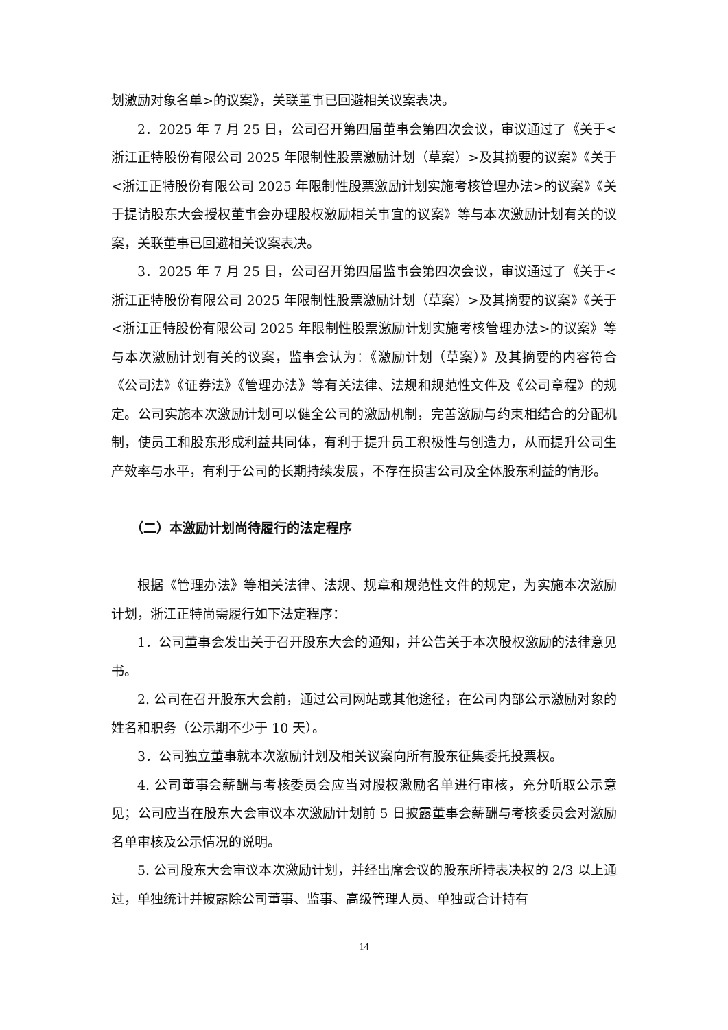划激励对象名单>的议案》，关联董事已回避相关议案表决。
2．2025 年 7 月 25 日，公司召开第四届董事会第四次会议，审议通过了《关于<浙江正特股份有限公司 2025 年限制性股票激励计划（草案）>及其摘要的议案》《关于<浙江正特股份有限公司 2025 年限制性股票激励计划实施考核管理办法>的议案》《关于提请股东大会授权董事会办理股权激励相关事宜的议案》等与本次激励计划有关的议案，关联董事已回避相关议案表决。
3．2025 年 7 月 25 日，公司召开第四届监事会第四次会议，审议通过了《关于<浙江正特股份有限公司 2025 年限制性股票激励计划（草案）>及其摘要的议案》《关于<浙江正特股份有限公司 2025 年限制性股票激励计划实施考核管理办法>的议案》等与本次激励计划有关的议案，监事会认为：《激励计划（草案）》及其摘要的内容符合《公司法》《证券法》《管理办法》等有关法律、法规和规范性文件及《公司章程》的规定。公司实施本次激励计划可以健全公司的激励机制，完善激励与约束相结合的分配机制，使员工和股东形成利益共同体，有利于提升员工积极性与创造力，从而提升公司生产效率与水平，有利于公司的长期持续发展，不存在损害公司及全体股东利益的情形。
（二）本激励计划尚待履行的法定程序
根据《管理办法》等相关法律、法规、规章和规范性文件的规定，为实施本次激励计划，浙江正特尚需履行如下法定程序：
1．公司董事会发出关于召开股东大会的通知，并公告关于本次股权激励的法律意见书。
2. 公司在召开股东大会前，通过公司网站或其他途径，在公司内部公示激励对象的姓名和职务（公示期不少于 10 天）。
3．公司独立董事就本次激励计划及相关议案向所有股东征集委托投票权。
4. 公司董事会薪酬与考核委员会应当对股权激励名单进行审核，充分听取公示意见；公司应当在股东大会审议本次激励计划前 5 日披露董事会薪酬与考核委员会对激励名单审核及公示情况的说明。
5. 公司股东大会审议本次激励计划，并经出席会议的股东所持表决权的 2/3 以上通过，单独统计并披露除公司董事、监事、高级管理人员、单独或合计持有
14